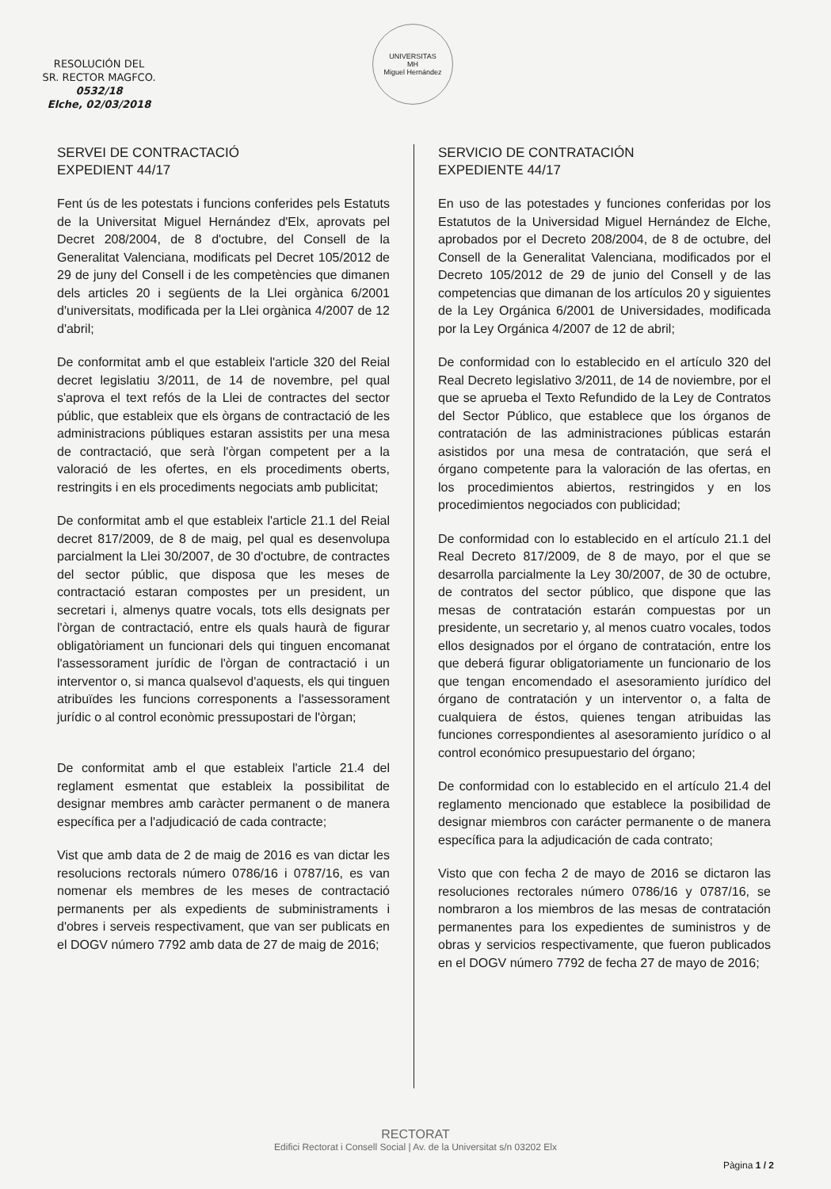RESOLUCIÓN DEL
SR. RECTOR MAGFCO.
0532/18
Elche, 02/03/2018
UNIVERSITAS
MH
Miguel Hernández
SERVEI DE CONTRACTACIÓ
EXPEDIENT 44/17
Fent ús de les potestats i funcions conferides pels Estatuts de la Universitat Miguel Hernández d'Elx, aprovats pel Decret 208/2004, de 8 d'octubre, del Consell de la Generalitat Valenciana, modificats pel Decret 105/2012 de 29 de juny del Consell i de les competències que dimanen dels articles 20 i següents de la Llei orgànica 6/2001 d'universitats, modificada per la Llei orgànica 4/2007 de 12 d'abril;
De conformitat amb el que estableix l'article 320 del Reial decret legislatiu 3/2011, de 14 de novembre, pel qual s'aprova el text refós de la Llei de contractes del sector públic, que estableix que els òrgans de contractació de les administracions públiques estaran assistits per una mesa de contractació, que serà l'òrgan competent per a la valoració de les ofertes, en els procediments oberts, restringits i en els procediments negociats amb publicitat;
De conformitat amb el que estableix l'article 21.1 del Reial decret 817/2009, de 8 de maig, pel qual es desenvolupa parcialment la Llei 30/2007, de 30 d'octubre, de contractes del sector públic, que disposa que les meses de contractació estaran compostes per un president, un secretari i, almenys quatre vocals, tots ells designats per l'òrgan de contractació, entre els quals haurà de figurar obligatòriament un funcionari dels qui tinguen encomanat l'assessorament jurídic de l'òrgan de contractació i un interventor o, si manca qualsevol d'aquests, els qui tinguen atribuïdes les funcions corresponents a l'assessorament jurídic o al control econòmic pressupostari de l'òrgan;
De conformitat amb el que estableix l'article 21.4 del reglament esmentat que estableix la possibilitat de designar membres amb caràcter permanent o de manera específica per a l'adjudicació de cada contracte;
Vist que amb data de 2 de maig de 2016 es van dictar les resolucions rectorals número 0786/16 i 0787/16, es van nomenar els membres de les meses de contractació permanents per als expedients de subministraments i d'obres i serveis respectivament, que van ser publicats en el DOGV número 7792 amb data de 27 de maig de 2016;
SERVICIO DE CONTRATACIÓN
EXPEDIENTE 44/17
En uso de las potestades y funciones conferidas por los Estatutos de la Universidad Miguel Hernández de Elche, aprobados por el Decreto 208/2004, de 8 de octubre, del Consell de la Generalitat Valenciana, modificados por el Decreto 105/2012 de 29 de junio del Consell y de las competencias que dimanan de los artículos 20 y siguientes de la Ley Orgánica 6/2001 de Universidades, modificada por la Ley Orgánica 4/2007 de 12 de abril;
De conformidad con lo establecido en el artículo 320 del Real Decreto legislativo 3/2011, de 14 de noviembre, por el que se aprueba el Texto Refundido de la Ley de Contratos del Sector Público, que establece que los órganos de contratación de las administraciones públicas estarán asistidos por una mesa de contratación, que será el órgano competente para la valoración de las ofertas, en los procedimientos abiertos, restringidos y en los procedimientos negociados con publicidad;
De conformidad con lo establecido en el artículo 21.1 del Real Decreto 817/2009, de 8 de mayo, por el que se desarrolla parcialmente la Ley 30/2007, de 30 de octubre, de contratos del sector público, que dispone que las mesas de contratación estarán compuestas por un presidente, un secretario y, al menos cuatro vocales, todos ellos designados por el órgano de contratación, entre los que deberá figurar obligatoriamente un funcionario de los que tengan encomendado el asesoramiento jurídico del órgano de contratación y un interventor o, a falta de cualquiera de éstos, quienes tengan atribuidas las funciones correspondientes al asesoramiento jurídico o al control económico presupuestario del órgano;
De conformidad con lo establecido en el artículo 21.4 del reglamento mencionado que establece la posibilidad de designar miembros con carácter permanente o de manera específica para la adjudicación de cada contrato;
Visto que con fecha 2 de mayo de 2016 se dictaron las resoluciones rectorales número 0786/16 y 0787/16, se nombraron a los miembros de las mesas de contratación permanentes para los expedientes de suministros y de obras y servicios respectivamente, que fueron publicados en el DOGV número 7792 de fecha 27 de mayo de 2016;
RECTORAT
Edifici Rectorat i Consell Social | Av. de la Universitat s/n 03202 Elx
Pàgina 1 / 2